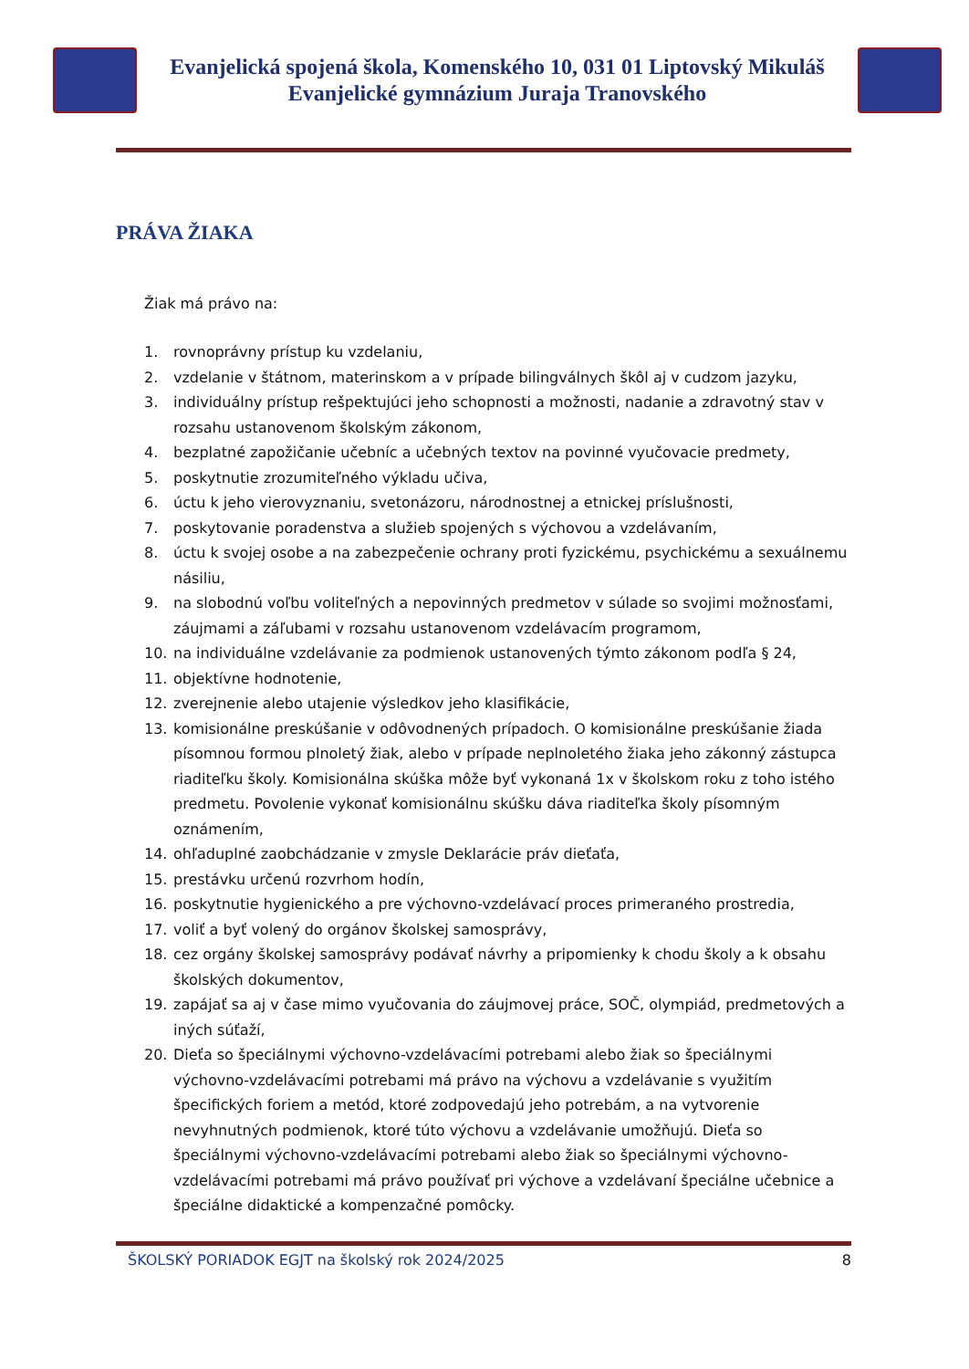Evanjelická spojená škola, Komenského 10, 031 01 Liptovský Mikuláš
Evanjelické gymnázium Juraja Tranovského
PRÁVA ŽIAKA
Žiak má právo na:
1. rovnoprávny prístup ku vzdelaniu,
2. vzdelanie v štátnom, materinskom a v prípade bilingválnych škôl aj v cudzom jazyku,
3. individuálny prístup rešpektujúci jeho schopnosti a možnosti, nadanie a zdravotný stav v rozsahu ustanovenom školským zákonom,
4. bezplatné zapožičanie učebníc a učebných textov na povinné vyučovacie predmety,
5. poskytnutie zrozumiteľného výkladu učiva,
6. úctu k jeho vierovyznaniu, svetonázoru, národnostnej a etnickej príslušnosti,
7. poskytovanie poradenstva a služieb spojených s výchovou a vzdelávaním,
8. úctu k svojej osobe a na zabezpečenie ochrany proti fyzickému, psychickému a sexuálnemu násiliu,
9. na slobodnú voľbu voliteľných a nepovinných predmetov v súlade so svojimi možnosťami, záujmami a záľubami v rozsahu ustanovenom vzdelávacím programom,
10. na individuálne vzdelávanie za podmienok ustanovených týmto zákonom podľa § 24,
11. objektívne hodnotenie,
12. zverejnenie alebo utajenie výsledkov jeho klasifikácie,
13. komisionálne preskúšanie v odôvodnených prípadoch. O komisionálne preskúšanie žiada písomnou formou plnoletý žiak, alebo v prípade neplnoletého žiaka jeho zákonný zástupca riaditeľku školy. Komisionálna skúška môže byť vykonaná 1x v školskom roku z toho istého predmetu. Povolenie vykonať komisionálnu skúšku dáva riaditeľka školy písomným oznámením,
14. ohľaduplné zaobchádzanie v zmysle Deklarácie práv dieťaťa,
15. prestávku určenú rozvrhom hodín,
16. poskytnutie hygienického a pre výchovno-vzdelávací proces primeraného prostredia,
17. voliť a byť volený do orgánov školskej samosprávy,
18. cez orgány školskej samosprávy podávať návrhy a pripomienky k chodu školy a k obsahu školských dokumentov,
19. zapájať sa aj v čase mimo vyučovania do záujmovej práce, SOČ, olympiád, predmetových a iných súťaží,
20. Dieťa so špeciálnymi výchovno-vzdelávacími potrebami alebo žiak so špeciálnymi výchovno-vzdelávacími potrebami má právo na výchovu a vzdelávanie s využitím špecifických foriem a metód, ktoré zodpovedajú jeho potrebám, a na vytvorenie nevyhnutných podmienok, ktoré túto výchovu a vzdelávanie umožňujú. Dieťa so špeciálnymi výchovno-vzdelávacími potrebami alebo žiak so špeciálnymi výchovno-vzdelávacími potrebami má právo používať pri výchove a vzdelávaní špeciálne učebnice a špeciálne didaktické a kompenzačné pomôcky.
ŠKOLSKÝ PORIADOK EGJT na školský rok 2024/2025 8